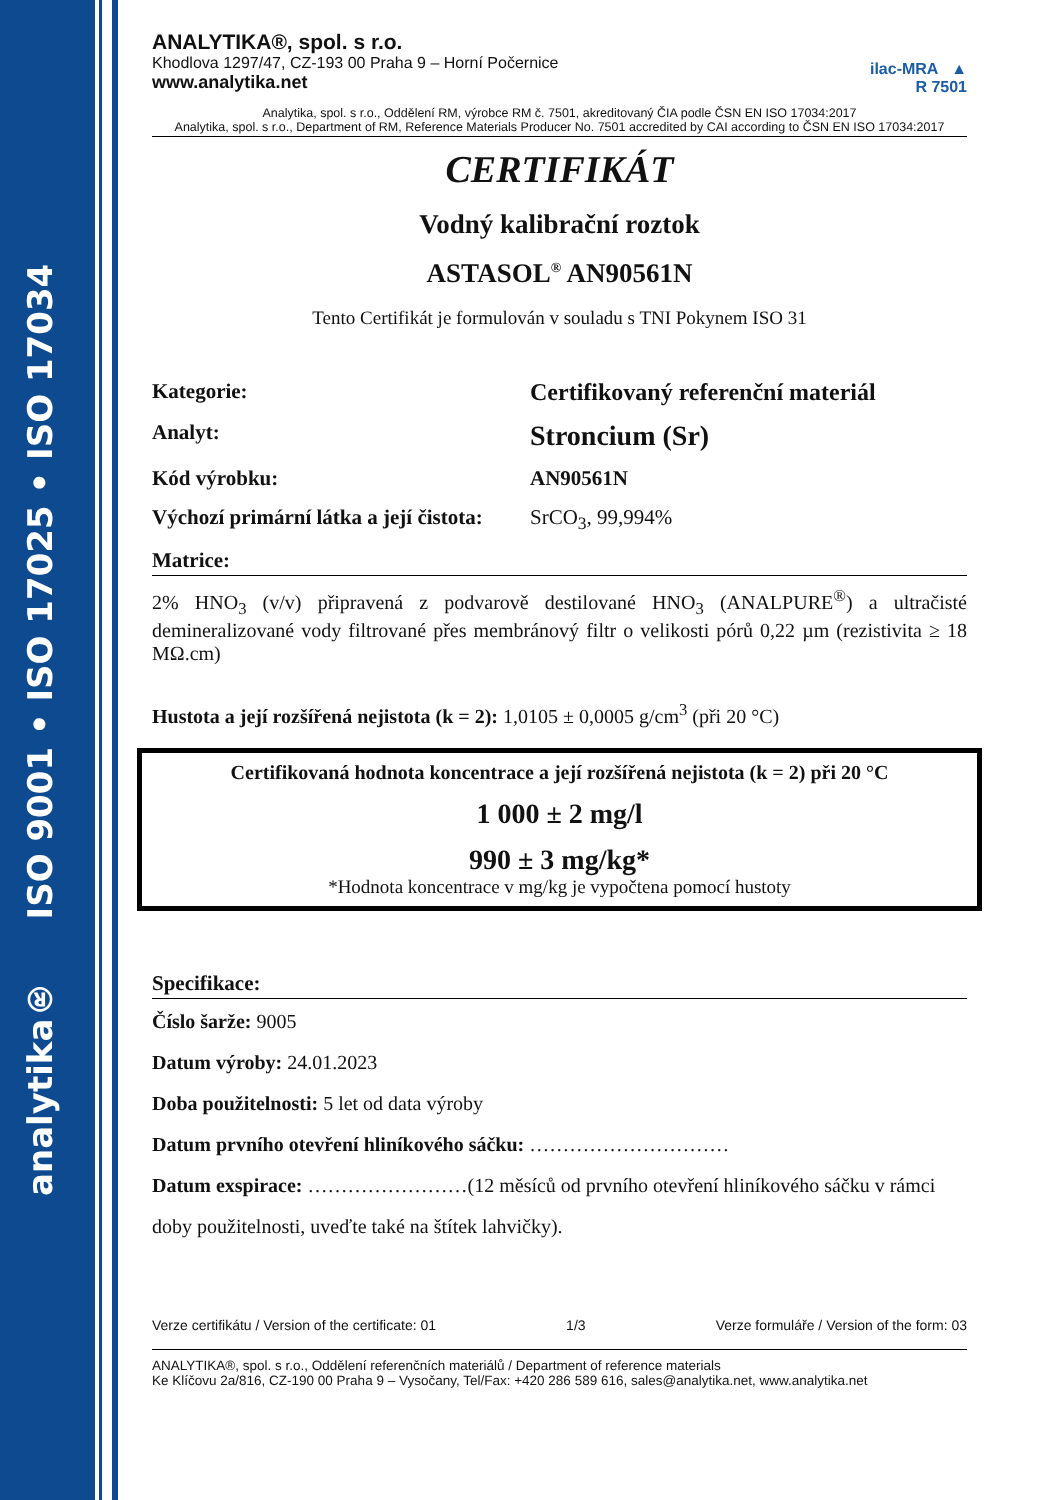analytika® ISO 9001 • ISO 17025 • ISO 17034
ANALYTIKA®, spol. s r.o.
Khodlova 1297/47, CZ-193 00 Praha 9 – Horní Počernice
www.analytika.net
ilac-MRA ▲
R 7501
Analytika, spol. s r.o., Oddělení RM, výrobce RM č. 7501, akreditovaný ČIA podle ČSN EN ISO 17034:2017
Analytika, spol. s r.o., Department of RM, Reference Materials Producer No. 7501 accredited by CAI according to ČSN EN ISO 17034:2017
CERTIFIKÁT
Vodný kalibrační roztok
ASTASOL<sup>®</sup> AN90561N
Tento Certifikát je formulován v souladu s TNI Pokynem ISO 31
Kategorie: Certifikovaný referenční materiál
Analyt: Stroncium (Sr)
Kód výrobku: AN90561N
Výchozí primární látka a její čistota: SrCO<sub>3</sub>, 99,994%
Matrice:
2% HNO<sub>3</sub> (v/v) připravená z podvarově destilované HNO<sub>3</sub> (ANALPURE<sup>®</sup>) a ultračisté demineralizované vody filtrované přes membránový filtr o velikosti pórů 0,22 µm (rezistivita ≥ 18 MΩ.cm)
Hustota a její rozšířená nejistota (k = 2): 1,0105 ± 0,0005 g/cm<sup>3</sup> (při 20 °C)
Certifikovaná hodnota koncentrace a její rozšířená nejistota (k = 2) při 20 °C
1 000 ± 2 mg/l
990 ± 3 mg/kg*
*Hodnota koncentrace v mg/kg je vypočtena pomocí hustoty
Specifikace:
Číslo šarže: 9005
Datum výroby: 24.01.2023
Doba použitelnosti: 5 let od data výroby
Datum prvního otevření hliníkového sáčku: …………………………
Datum exspirace: ……………………(12 měsíců od prvního otevření hliníkového sáčku v rámci doby použitelnosti, uveďte také na štítek lahvičky).
Verze certifikátu / Version of the certificate: 01 1/3 Verze formuláře / Version of the form: 03
ANALYTIKA®, spol. s r.o., Oddělení referenčních materiálů / Department of reference materials
Ke Klíčovu 2a/816, CZ-190 00 Praha 9 – Vysočany, Tel/Fax: +420 286 589 616, sales@analytika.net, www.analytika.net